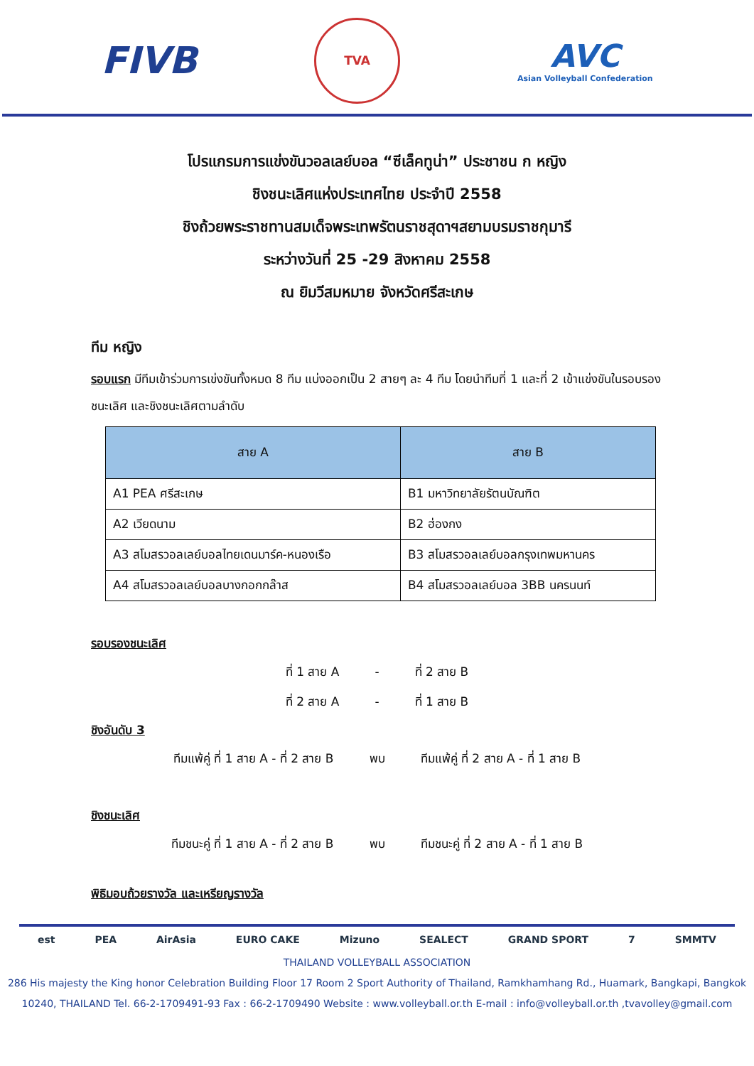FIVB
TVA
AVC
Asian Volleyball Confederation
โปรแกรมการแข่งขันวอลเลย์บอล “ซีเล็คทูน่า” ประชาชน ก หญิง
ชิงชนะเลิศแห่งประเทศไทย ประจำปี 2558
ชิงถ้วยพระราชทานสมเด็จพระเทพรัตนราชสุดาฯสยามบรมราชกุมารี
ระหว่างวันที่ 25 -29 สิงหาคม 2558
ณ ยิมวีสมหมาย จังหวัดศรีสะเกษ
ทีม หญิง
รอบแรก มีทีมเข้าร่วมการเข่งขันทั้งหมด 8 ทีม แบ่งออกเป็น 2 สายๆ ละ 4 ทีม โดยนำทีมที่ 1 และที่ 2 เข้าแข่งขันในรอบรองชนะเลิศ และชิงชนะเลิศตามลำดับ
| สาย A | สาย B |
| --- | --- |
| A1 PEA ศรีสะเกษ | B1 มหาวิทยาลัยรัตนบัณฑิต |
| A2 เวียดนาม | B2 ฮ่องกง |
| A3 สโมสรวอลเลย์บอลไทยเดนมาร์ค-หนองเรือ | B3 สโมสรวอลเลย์บอลกรุงเทพมหานคร |
| A4 สโมสรวอลเลย์บอลบางกอกกล๊าส | B4 สโมสรวอลเลย์บอล 3BB นครนนท์ |
รอบรองชนะเลิศ
ที่ 1 สาย A - ที่ 2 สาย B
ที่ 2 สาย A - ที่ 1 สาย B
ชิงอันดับ 3
ทีมแพ้คู่ ที่ 1 สาย A - ที่ 2 สาย B พบ ทีมแพ้คู่ ที่ 2 สาย A - ที่ 1 สาย B
ชิงชนะเลิศ
ทีมชนะคู่ ที่ 1 สาย A - ที่ 2 สาย B พบ ทีมชนะคู่ ที่ 2 สาย A - ที่ 1 สาย B
พิธิมอบถ้วยรางวัล และเหรียญรางวัล
est PEA AirAsia EURO CAKE Mizuno SEALECT GRAND SPORT 7 SMMTV
THAILAND VOLLEYBALL ASSOCIATION
286 His majesty the King honor Celebration Building Floor 17 Room 2 Sport Authority of Thailand, Ramkhamhang Rd., Huamark, Bangkapi, Bangkok
10240, THAILAND Tel. 66-2-1709491-93 Fax : 66-2-1709490 Website : www.volleyball.or.th E-mail : info@volleyball.or.th ,tvavolley@gmail.com